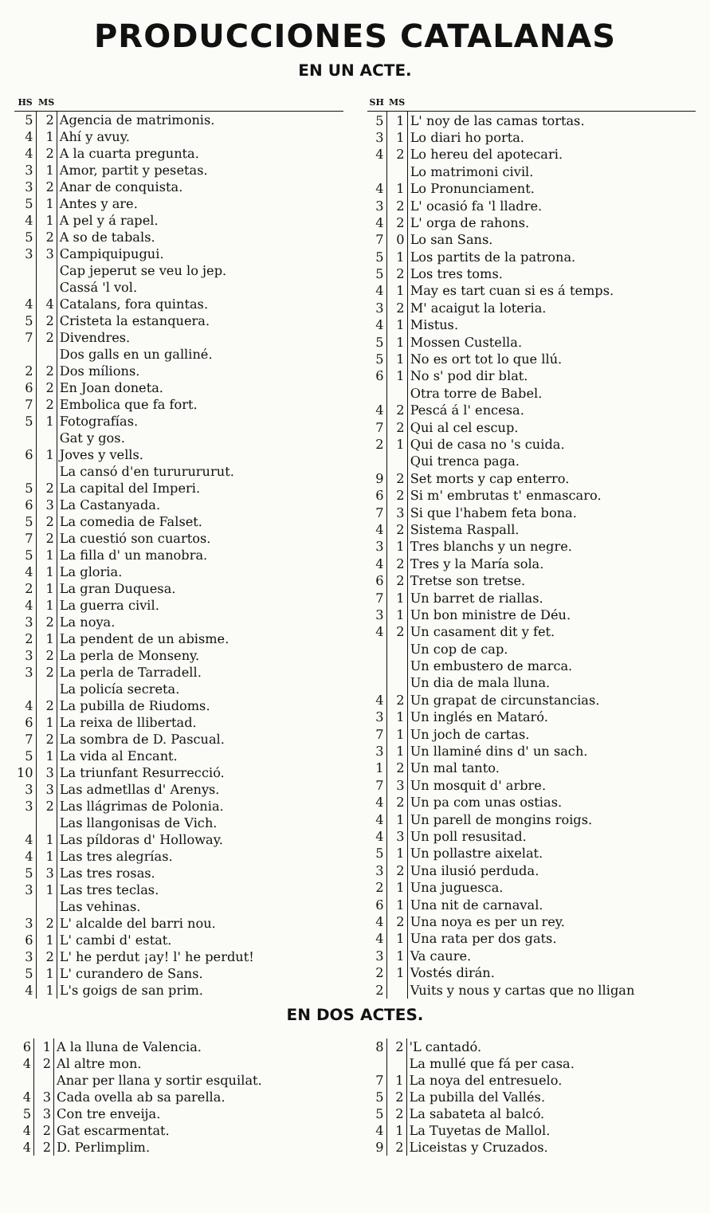PRODUCCIONES CATALANAS
EN UN ACTE.
| HS | MS | |
| --- | --- | --- |
| 5 | 2 | Agencia de matrimonis. |
| 4 | 1 | Ahí y avuy. |
| 4 | 2 | A la cuarta pregunta. |
| 3 | 1 | Amor, partit y pesetas. |
| 3 | 2 | Anar de conquista. |
| 5 | 1 | Antes y are. |
| 4 | 1 | A pel y á rapel. |
| 5 | 2 | A so de tabals. |
| 3 | 3 | Campiquipugui. |
| | | Cap jeperut se veu lo jep. |
| | | Cassá 'l vol. |
| 4 | 4 | Catalans, fora quintas. |
| 5 | 2 | Cristeta la estanquera. |
| 7 | 2 | Divendres. |
| | | Dos galls en un galliné. |
| 2 | 2 | Dos mílions. |
| 6 | 2 | En Joan doneta. |
| 7 | 2 | Embolica que fa fort. |
| 5 | 1 | Fotografías. |
| | | Gat y gos. |
| 6 | 1 | Joves y vells. |
| | | La cansó d'en tururururut. |
| 5 | 2 | La capital del Imperi. |
| 6 | 3 | La Castanyada. |
| 5 | 2 | La comedia de Falset. |
| 7 | 2 | La cuestió son cuartos. |
| 5 | 1 | La filla d' un manobra. |
| 4 | 1 | La gloria. |
| 2 | 1 | La gran Duquesa. |
| 4 | 1 | La guerra civil. |
| 3 | 2 | La noya. |
| 2 | 1 | La pendent de un abisme. |
| 3 | 2 | La perla de Monseny. |
| 3 | 2 | La perla de Tarradell. |
| | | La policía secreta. |
| 4 | 2 | La pubilla de Riudoms. |
| 6 | 1 | La reixa de llibertad. |
| 7 | 2 | La sombra de D. Pascual. |
| 5 | 1 | La vida al Encant. |
| 10 | 3 | La triunfant Resurrecció. |
| 3 | 3 | Las admetllas d' Arenys. |
| 3 | 2 | Las llágrimas de Polonia. |
| | | Las llangonisas de Vich. |
| 4 | 1 | Las píldoras d' Holloway. |
| 4 | 1 | Las tres alegrías. |
| 5 | 3 | Las tres rosas. |
| 3 | 1 | Las tres teclas. |
| | | Las vehinas. |
| 3 | 2 | L' alcalde del barri nou. |
| 6 | 1 | L' cambi d' estat. |
| 3 | 2 | L' he perdut ¡ay! l' he perdut! |
| 5 | 1 | L' curandero de Sans. |
| 4 | 1 | L's goigs de san prim. |
| SH | MS | |
| --- | --- | --- |
| 5 | 1 | L' noy de las camas tortas. |
| 3 | 1 | Lo diari ho porta. |
| 4 | 2 | Lo hereu del apotecari. |
| | | Lo matrimoni civil. |
| 4 | 1 | Lo Pronunciament. |
| 3 | 2 | L' ocasió fa 'l lladre. |
| 4 | 2 | L' orga de rahons. |
| 7 | 0 | Lo san Sans. |
| 5 | 1 | Los partits de la patrona. |
| 5 | 2 | Los tres toms. |
| 4 | 1 | May es tart cuan si es á temps. |
| 3 | 2 | M' acaigut la loteria. |
| 4 | 1 | Mistus. |
| 5 | 1 | Mossen Custella. |
| 5 | 1 | No es ort tot lo que llú. |
| 6 | 1 | No s' pod dir blat. |
| | | Otra torre de Babel. |
| 4 | 2 | Pescá á l' encesa. |
| 7 | 2 | Qui al cel escup. |
| 2 | 1 | Qui de casa no 's cuida. |
| | | Qui trenca paga. |
| 9 | 2 | Set morts y cap enterro. |
| 6 | 2 | Si m' embrutas t' enmascaro. |
| 7 | 3 | Si que l'habem feta bona. |
| 4 | 2 | Sistema Raspall. |
| 3 | 1 | Tres blanchs y un negre. |
| 4 | 2 | Tres y la María sola. |
| 6 | 2 | Tretse son tretse. |
| 7 | 1 | Un barret de riallas. |
| 3 | 1 | Un bon ministre de Déu. |
| 4 | 2 | Un casament dit y fet. |
| | | Un cop de cap. |
| | | Un embustero de marca. |
| | | Un dia de mala lluna. |
| 4 | 2 | Un grapat de circunstancias. |
| 3 | 1 | Un inglés en Mataró. |
| 7 | 1 | Un joch de cartas. |
| 3 | 1 | Un llaminé dins d' un sach. |
| 1 | 2 | Un mal tanto. |
| 7 | 3 | Un mosquit d' arbre. |
| 4 | 2 | Un pa com unas ostias. |
| 4 | 1 | Un parell de mongins roigs. |
| 4 | 3 | Un poll resusitad. |
| 5 | 1 | Un pollastre aixelat. |
| 3 | 2 | Una ilusió perduda. |
| 2 | 1 | Una juguesca. |
| 6 | 1 | Una nit de carnaval. |
| 4 | 2 | Una noya es per un rey. |
| 4 | 1 | Una rata per dos gats. |
| 3 | 1 | Va caure. |
| 2 | 1 | Vostés dirán. |
| 2 | | Vuits y nous y cartas que no lligan |
EN DOS ACTES.
| 6 | 1 | A la lluna de Valencia. |
| 4 | 2 | Al altre mon. |
| | | Anar per llana y sortir esquilat. |
| 4 | 3 | Cada ovella ab sa parella. |
| 5 | 3 | Con tre enveija. |
| 4 | 2 | Gat escarmentat. |
| 4 | 2 | D. Perlimplim. |
| 8 | 2 | 'L cantadó. |
| | | La mullé que fá per casa. |
| 7 | 1 | La noya del entresuelo. |
| 5 | 2 | La pubilla del Vallés. |
| 5 | 2 | La sabateta al balcó. |
| 4 | 1 | La Tuyetas de Mallol. |
| 9 | 2 | Liceistas y Cruzados. |